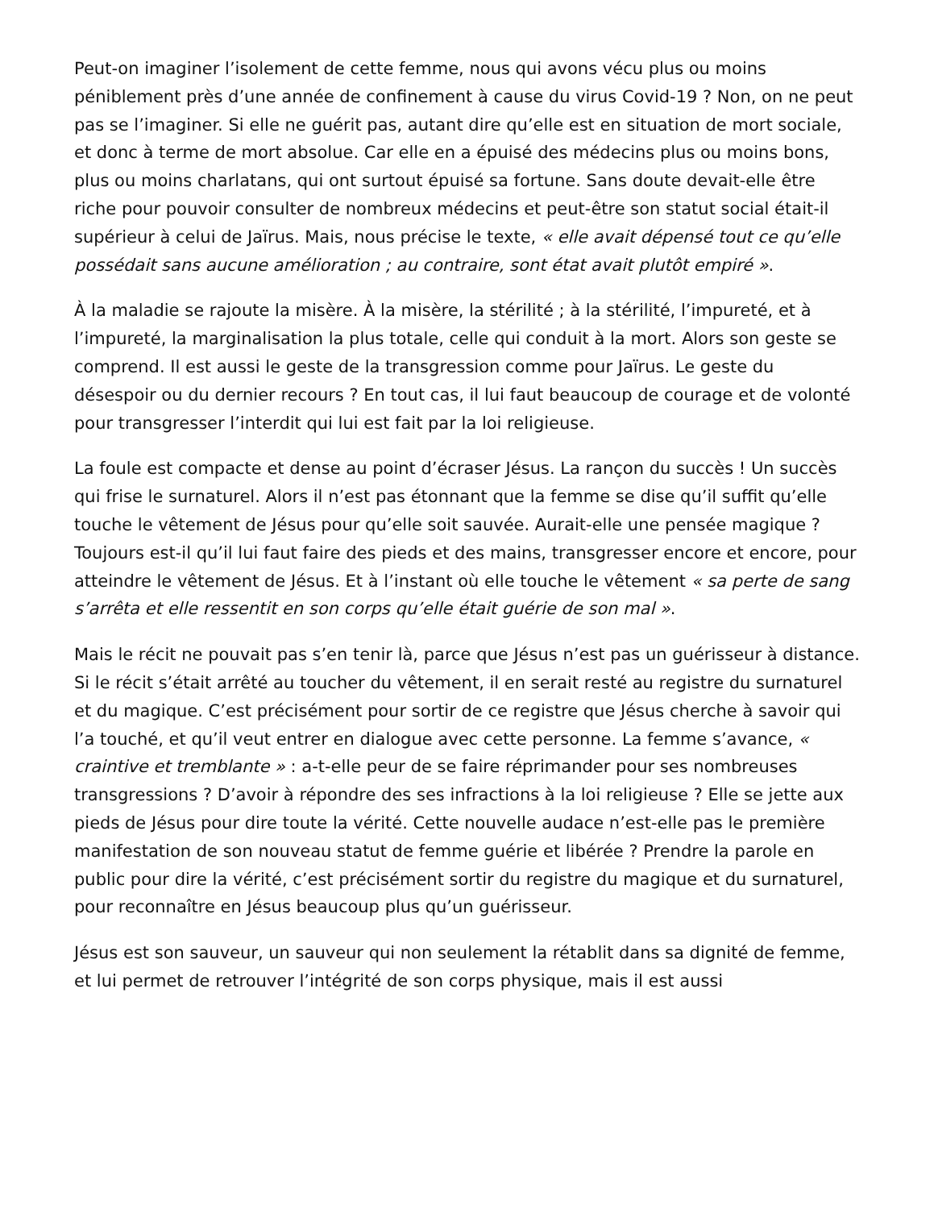Peut-on imaginer l’isolement de cette femme, nous qui avons vécu plus ou moins péniblement près d’une année de confinement à cause du virus Covid-19 ? Non, on ne peut pas se l’imaginer. Si elle ne guérit pas, autant dire qu’elle est en situation de mort sociale, et donc à terme de mort absolue. Car elle en a épuisé des médecins plus ou moins bons, plus ou moins charlatans, qui ont surtout épuisé sa fortune. Sans doute devait-elle être riche pour pouvoir consulter de nombreux médecins et peut-être son statut social était-il supérieur à celui de Jaïrus. Mais, nous précise le texte, « elle avait dépensé tout ce qu’elle possédait sans aucune amélioration ; au contraire, sont état avait plutôt empiré ».
À la maladie se rajoute la misère. À la misère, la stérilité ; à la stérilité, l’impureté, et à l’impureté, la marginalisation la plus totale, celle qui conduit à la mort. Alors son geste se comprend. Il est aussi le geste de la transgression comme pour Jaïrus. Le geste du désespoir ou du dernier recours ? En tout cas, il lui faut beaucoup de courage et de volonté pour transgresser l’interdit qui lui est fait par la loi religieuse.
La foule est compacte et dense au point d’écraser Jésus. La rançon du succès ! Un succès qui frise le surnaturel. Alors il n’est pas étonnant que la femme se dise qu’il suffit qu’elle touche le vêtement de Jésus pour qu’elle soit sauvée. Aurait-elle une pensée magique ? Toujours est-il qu’il lui faut faire des pieds et des mains, transgresser encore et encore, pour atteindre le vêtement de Jésus. Et à l’instant où elle touche le vêtement « sa perte de sang s’arrêta et elle ressentit en son corps qu’elle était guérie de son mal ».
Mais le récit ne pouvait pas s’en tenir là, parce que Jésus n’est pas un guérisseur à distance. Si le récit s’était arrêté au toucher du vêtement, il en serait resté au registre du surnaturel et du magique. C’est précisément pour sortir de ce registre que Jésus cherche à savoir qui l’a touché, et qu’il veut entrer en dialogue avec cette personne. La femme s’avance, « craintive et tremblante » : a-t-elle peur de se faire réprimander pour ses nombreuses transgressions ? D’avoir à répondre des ses infractions à la loi religieuse ? Elle se jette aux pieds de Jésus pour dire toute la vérité. Cette nouvelle audace n’est-elle pas le première manifestation de son nouveau statut de femme guérie et libérée ? Prendre la parole en public pour dire la vérité, c’est précisément sortir du registre du magique et du surnaturel, pour reconnaître en Jésus beaucoup plus qu’un guérisseur.
Jésus est son sauveur, un sauveur qui non seulement la rétablit dans sa dignité de femme, et lui permet de retrouver l’intégrité de son corps physique, mais il est aussi